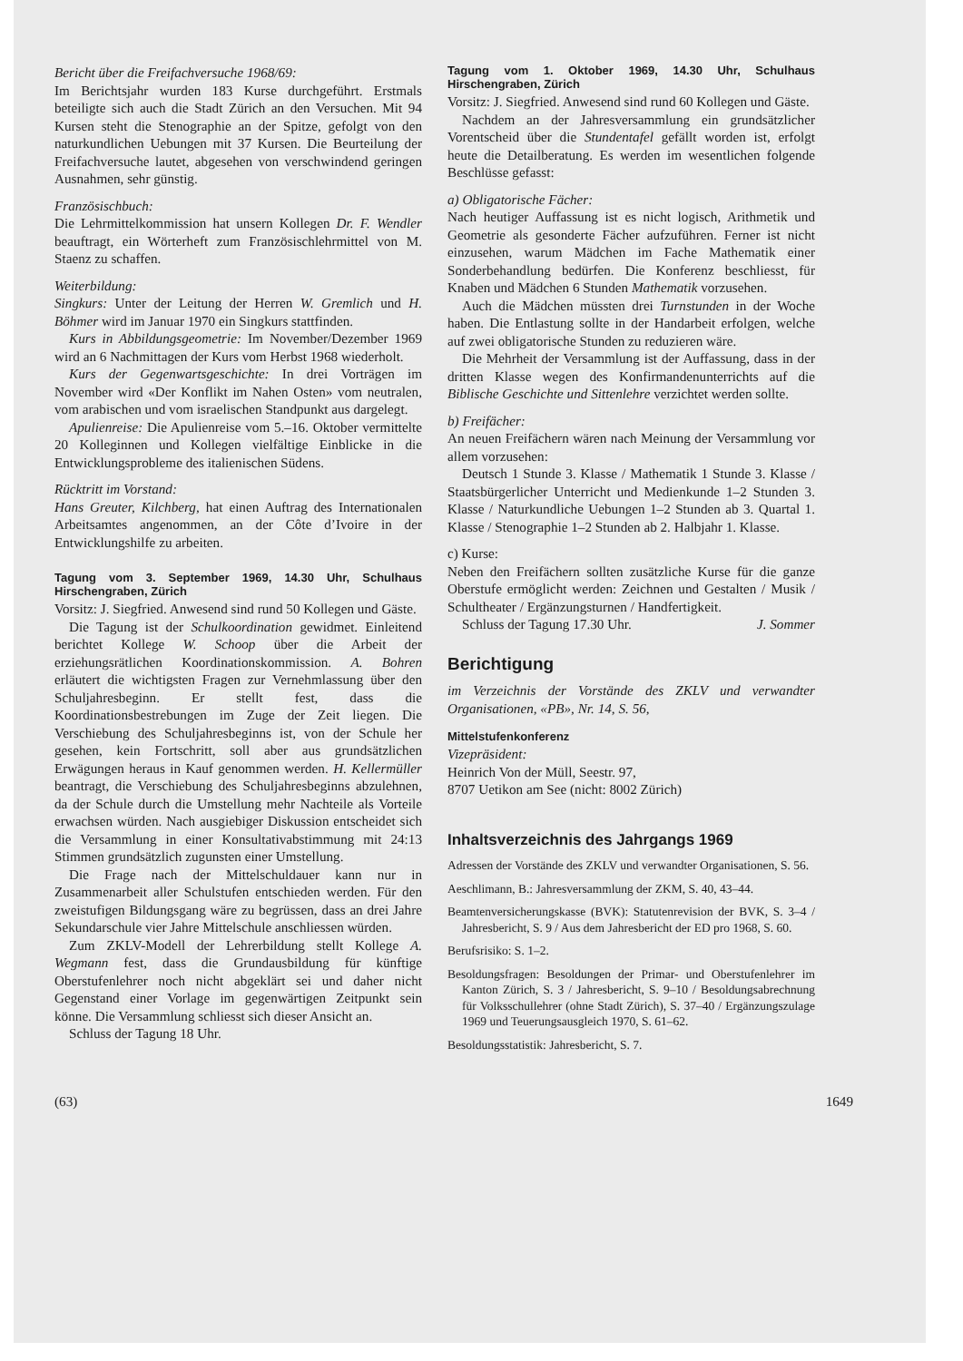Bericht über die Freifachversuche 1968/69:
Im Berichtsjahr wurden 183 Kurse durchgeführt. Erstmals beteiligte sich auch die Stadt Zürich an den Versuchen. Mit 94 Kursen steht die Stenographie an der Spitze, gefolgt von den naturkundlichen Uebungen mit 37 Kursen. Die Beurteilung der Freifachversuche lautet, abgesehen von verschwindend geringen Ausnahmen, sehr günstig.
Französischbuch:
Die Lehrmittelkommission hat unsern Kollegen Dr. F. Wendler beauftragt, ein Wörterheft zum Französischlehrmittel von M. Staenz zu schaffen.
Weiterbildung:
Singkurs: Unter der Leitung der Herren W. Gremlich und H. Böhmer wird im Januar 1970 ein Singkurs stattfinden.
Kurs in Abbildungsgeometrie: Im November/Dezember 1969 wird an 6 Nachmittagen der Kurs vom Herbst 1968 wiederholt.
Kurs der Gegenwartsgeschichte: In drei Vorträgen im November wird «Der Konflikt im Nahen Osten» vom neutralen, vom arabischen und vom israelischen Standpunkt aus dargelegt.
Apulienreise: Die Apulienreise vom 5.–16. Oktober vermittelte 20 Kolleginnen und Kollegen vielfältige Einblicke in die Entwicklungsprobleme des italienischen Südens.
Rücktritt im Vorstand:
Hans Greuter, Kilchberg, hat einen Auftrag des Internationalen Arbeitsamtes angenommen, an der Côte d’Ivoire in der Entwicklungshilfe zu arbeiten.
Tagung vom 3. September 1969, 14.30 Uhr, Schulhaus Hirschengraben, Zürich
Vorsitz: J. Siegfried. Anwesend sind rund 50 Kollegen und Gäste.
Die Tagung ist der Schulkoordination gewidmet. Einleitend berichtet Kollege W. Schoop über die Arbeit der erziehungsrätlichen Koordinationskommission. A. Bohren erläutert die wichtigsten Fragen zur Vernehmlassung über den Schuljahresbeginn. Er stellt fest, dass die Koordinationsbestrebungen im Zuge der Zeit liegen. Die Verschiebung des Schuljahresbeginns ist, von der Schule her gesehen, kein Fortschritt, soll aber aus grundsätzlichen Erwägungen heraus in Kauf genommen werden. H. Kellermüller beantragt, die Verschiebung des Schuljahresbeginns abzulehnen, da der Schule durch die Umstellung mehr Nachteile als Vorteile erwachsen würden. Nach ausgiebiger Diskussion entscheidet sich die Versammlung in einer Konsultativabstimmung mit 24:13 Stimmen grundsätzlich zugunsten einer Umstellung.
Die Frage nach der Mittelschuldauer kann nur in Zusammenarbeit aller Schulstufen entschieden werden. Für den zweistufigen Bildungsgang wäre zu begrüssen, dass an drei Jahre Sekundarschule vier Jahre Mittelschule anschliessen würden.
Zum ZKLV-Modell der Lehrerbildung stellt Kollege A. Wegmann fest, dass die Grundausbildung für künftige Oberstufenlehrer noch nicht abgeklärt sei und daher nicht Gegenstand einer Vorlage im gegenwärtigen Zeitpunkt sein könne. Die Versammlung schliesst sich dieser Ansicht an.
Schluss der Tagung 18 Uhr.
Tagung vom 1. Oktober 1969, 14.30 Uhr, Schulhaus Hirschengraben, Zürich
Vorsitz: J. Siegfried. Anwesend sind rund 60 Kollegen und Gäste.
Nachdem an der Jahresversammlung ein grundsätzlicher Vorentscheid über die Stundentafel gefällt worden ist, erfolgt heute die Detailberatung. Es werden im wesentlichen folgende Beschlüsse gefasst:
a) Obligatorische Fächer:
Nach heutiger Auffassung ist es nicht logisch, Arithmetik und Geometrie als gesonderte Fächer aufzuführen. Ferner ist nicht einzusehen, warum Mädchen im Fache Mathematik einer Sonderbehandlung bedürfen. Die Konferenz beschliesst, für Knaben und Mädchen 6 Stunden Mathematik vorzusehen.
Auch die Mädchen müssten drei Turnstunden in der Woche haben. Die Entlastung sollte in der Handarbeit erfolgen, welche auf zwei obligatorische Stunden zu reduzieren wäre.
Die Mehrheit der Versammlung ist der Auffassung, dass in der dritten Klasse wegen des Konfirmandenunterrichts auf die Biblische Geschichte und Sittenlehre verzichtet werden sollte.
b) Freifächer:
An neuen Freifächern wären nach Meinung der Versammlung vor allem vorzusehen:
Deutsch 1 Stunde 3. Klasse / Mathematik 1 Stunde 3. Klasse / Staatsbürgerlicher Unterricht und Medienkunde 1–2 Stunden 3. Klasse / Naturkundliche Uebungen 1–2 Stunden ab 3. Quartal 1. Klasse / Stenographie 1–2 Stunden ab 2. Halbjahr 1. Klasse.
c) Kurse:
Neben den Freifächern sollten zusätzliche Kurse für die ganze Oberstufe ermöglicht werden: Zeichnen und Gestalten / Musik / Schultheater / Ergänzungsturnen / Handfertigkeit.
Schluss der Tagung 17.30 Uhr. J. Sommer
Berichtigung
im Verzeichnis der Vorstände des ZKLV und verwandter Organisationen, «PB», Nr. 14, S. 56,
Mittelstufenkonferenz
Vizepräsident:
Heinrich Von der Müll, Seestr. 97,
8707 Uetikon am See (nicht: 8002 Zürich)
Inhaltsverzeichnis des Jahrgangs 1969
Adressen der Vorstände des ZKLV und verwandter Organisationen, S. 56.
Aeschlimann, B.: Jahresversammlung der ZKM, S. 40, 43–44.
Beamtenversicherungskasse (BVK): Statutenrevision der BVK, S. 3–4 / Jahresbericht, S. 9 / Aus dem Jahresbericht der ED pro 1968, S. 60.
Berufsrisiko: S. 1–2.
Besoldungsfragen: Besoldungen der Primar- und Oberstufenlehrer im Kanton Zürich, S. 3 / Jahresbericht, S. 9–10 / Besoldungsabrechnung für Volksschullehrer (ohne Stadt Zürich), S. 37–40 / Ergänzungszulage 1969 und Teuerungsausgleich 1970, S. 61–62.
Besoldungsstatistik: Jahresbericht, S. 7.
(63) 1649